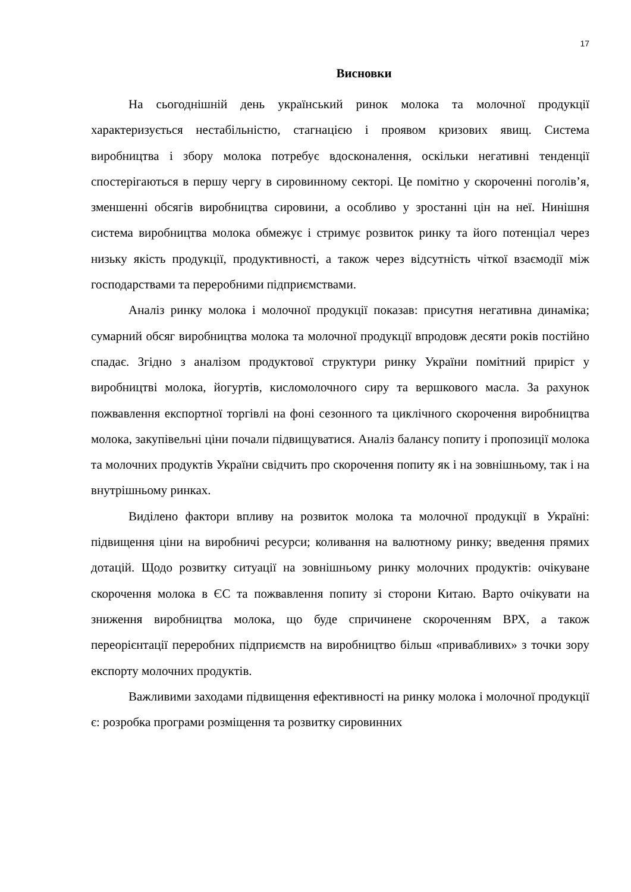17
Висновки
На сьогоднішній день український ринок молока та молочної продукції характеризується нестабільністю, стагнацією і проявом кризових явищ. Система виробництва і збору молока потребує вдосконалення, оскільки негативні тенденції спостерігаються в першу чергу в сировинному секторі. Це помітно у скороченні поголів’я, зменшенні обсягів виробництва сировини, а особливо у зростанні цін на неї. Нинішня система виробництва молока обмежує і стримує розвиток ринку та його потенціал через низьку якість продукції, продуктивності, а також через відсутність чіткої взаємодії між господарствами та переробними підприємствами.
Аналіз ринку молока і молочної продукції показав: присутня негативна динаміка; сумарний обсяг виробництва молока та молочної продукції впродовж десяти років постійно спадає. Згідно з аналізом продуктової структури ринку України помітний приріст у виробництві молока, йогуртів, кисломолочного сиру та вершкового масла. За рахунок пожвавлення експортної торгівлі на фоні сезонного та циклічного скорочення виробництва молока, закупівельні ціни почали підвищуватися. Аналіз балансу попиту і пропозиції молока та молочних продуктів України свідчить про скорочення попиту як і на зовнішньому, так і на внутрішньому ринках.
Виділено фактори впливу на розвиток молока та молочної продукції в Україні: підвищення ціни на виробничі ресурси; коливання на валютному ринку; введення прямих дотацій. Щодо розвитку ситуації на зовнішньому ринку молочних продуктів: очікуване скорочення молока в ЄС та пожвавлення попиту зі сторони Китаю. Варто очікувати на зниження виробництва молока, що буде спричинене скороченням ВРХ, а також переорієнтації переробних підприємств на виробництво більш «привабливих» з точки зору експорту молочних продуктів.
Важливими заходами підвищення ефективності на ринку молока і молочної продукції є: розробка програми розміщення та розвитку сировинних